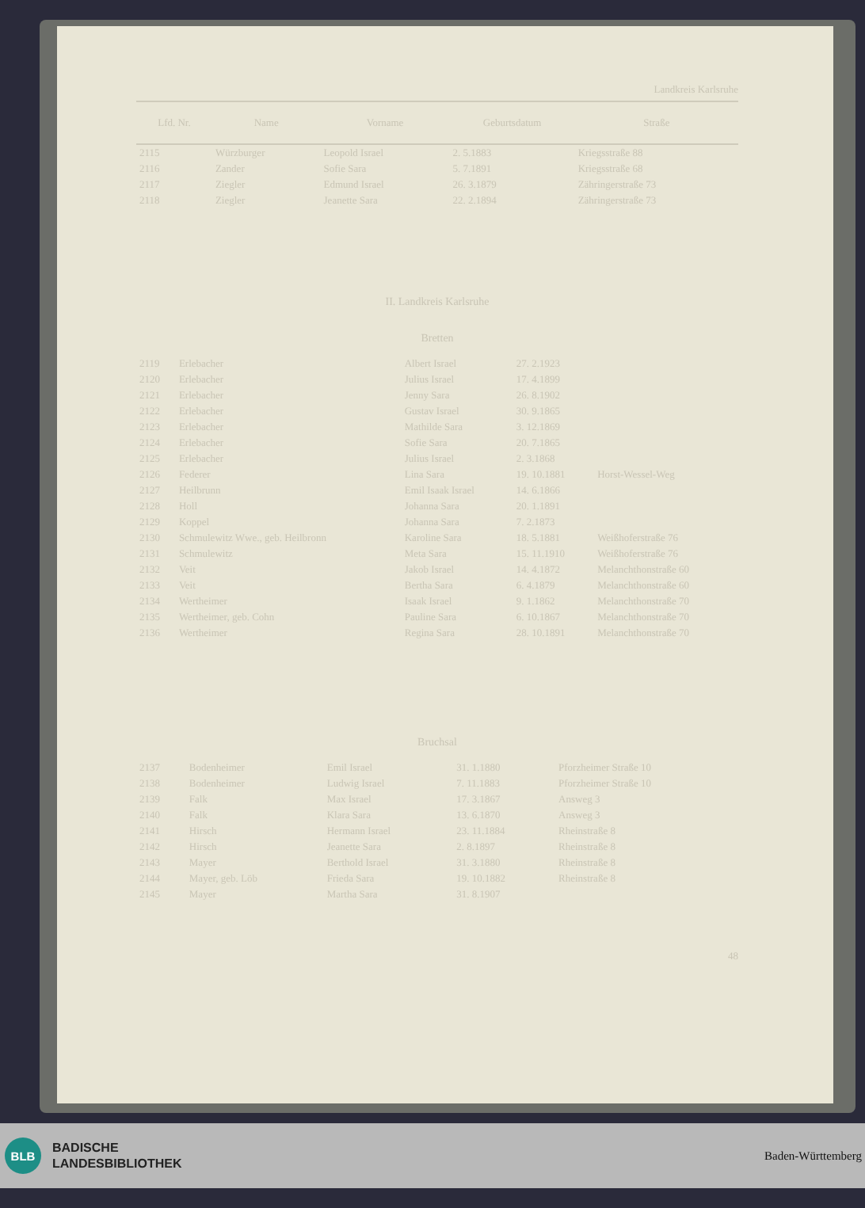Landkreis Karlsruhe
| Lfd. Nr. | Name | Vorname | Geburtsdatum | Straße |
| --- | --- | --- | --- | --- |
| 2115 | Würzburger | Leopold Israel | 2. 5.1883 | Kriegsstraße 88 |
| 2116 | Zander | Sofie Sara | 5. 7.1891 | Kriegsstraße 68 |
| 2117 | Ziegler | Edmund Israel | 26. 3.1879 | Zähringerstraße 73 |
| 2118 | Ziegler | Jeanette Sara | 22. 2.1894 | Zähringerstraße 73 |
II. Landkreis Karlsruhe
Bretten
| 2119 | Erlebacher | Albert Israel | 27. 2.1923 | |
| 2120 | Erlebacher | Julius Israel | 17. 4.1899 | |
| 2121 | Erlebacher | Jenny Sara | 26. 8.1902 | |
| 2122 | Erlebacher | Gustav Israel | 30. 9.1865 | |
| 2123 | Erlebacher | Mathilde Sara | 3. 12.1869 | |
| 2124 | Erlebacher | Sofie Sara | 20. 7.1865 | |
| 2125 | Erlebacher | Julius Israel | 2. 3.1868 | |
| 2126 | Federer | Lina Sara | 19. 10.1881 | Horst-Wessel-Weg |
| 2127 | Heilbrunn | Emil Isaak Israel | 14. 6.1866 | |
| 2128 | Holl | Johanna Sara | 20. 1.1891 | |
| 2129 | Koppel | Johanna Sara | 7. 2.1873 | |
| 2130 | Schmulewitz Wwe., geb. Heilbronn | Karoline Sara | 18. 5.1881 | Weißhoferstraße 76 |
| 2131 | Schmulewitz | Meta Sara | 15. 11.1910 | Weißhoferstraße 76 |
| 2132 | Veit | Jakob Israel | 14. 4.1872 | Melanchthonstraße 60 |
| 2133 | Veit | Bertha Sara | 6. 4.1879 | Melanchthonstraße 60 |
| 2134 | Wertheimer | Isaak Israel | 9. 1.1862 | Melanchthonstraße 70 |
| 2135 | Wertheimer, geb. Cohn | Pauline Sara | 6. 10.1867 | Melanchthonstraße 70 |
| 2136 | Wertheimer | Regina Sara | 28. 10.1891 | Melanchthonstraße 70 |
Bruchsal
| 2137 | Bodenheimer | Emil Israel | 31. 1.1880 | Pforzheimer Straße 10 |
| 2138 | Bodenheimer | Ludwig Israel | 7. 11.1883 | Pforzheimer Straße 10 |
| 2139 | Falk | Max Israel | 17. 3.1867 | Answeg 3 |
| 2140 | Falk | Klara Sara | 13. 6.1870 | Answeg 3 |
| 2141 | Hirsch | Hermann Israel | 23. 11.1884 | Rheinstraße 8 |
| 2142 | Hirsch | Jeanette Sara | 2. 8.1897 | Rheinstraße 8 |
| 2143 | Mayer | Berthold Israel | 31. 3.1880 | Rheinstraße 8 |
| 2144 | Mayer, geb. Löb | Frieda Sara | 19. 10.1882 | Rheinstraße 8 |
| 2145 | Mayer | Martha Sara | 31. 8.1907 | |
48
BLB
BADISCHE
LANDESBIBLIOTHEK
Baden-Württemberg